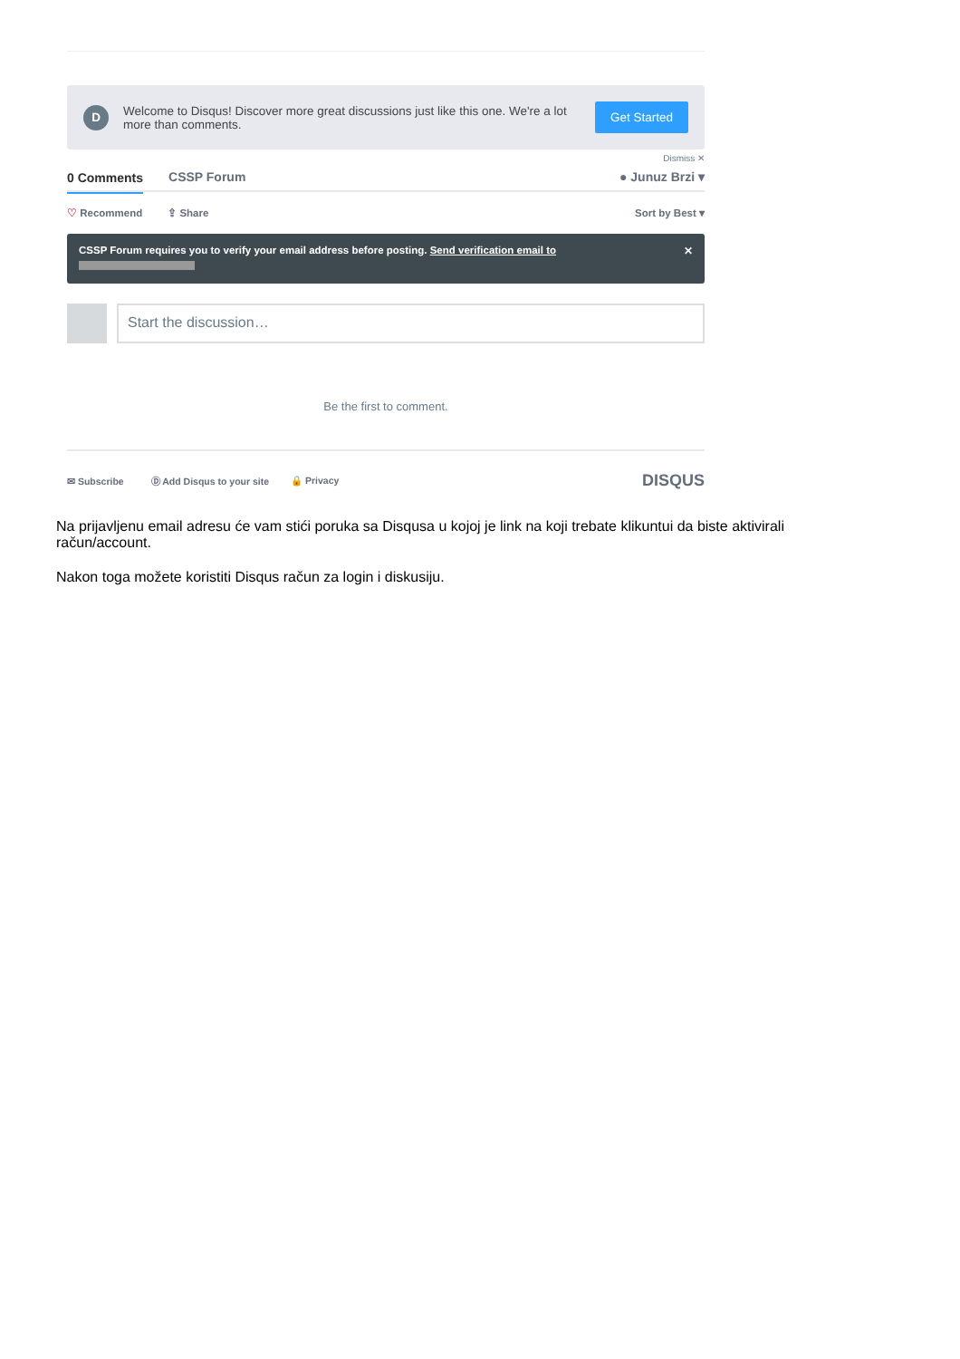D
Welcome to Disqus! Discover more great discussions just like this one. We're a lot more than comments.
Get Started
Dismiss ✕
0 Comments CSSP Forum ● Junuz Brzi ▾
♡ Recommend ⇪ Share Sort by Best ▾
CSSP Forum requires you to verify your email address before posting. Send verification email to ✕
Start the discussion…
Be the first to comment.
✉ Subscribe Ⓓ Add Disqus to your site 🔒 Privacy DISQUS
Na prijavljenu email adresu će vam stići poruka sa Disqusa u kojoj je link na koji trebate klikuntui da biste aktivirali račun/account.
Nakon toga možete koristiti Disqus račun za login i diskusiju.